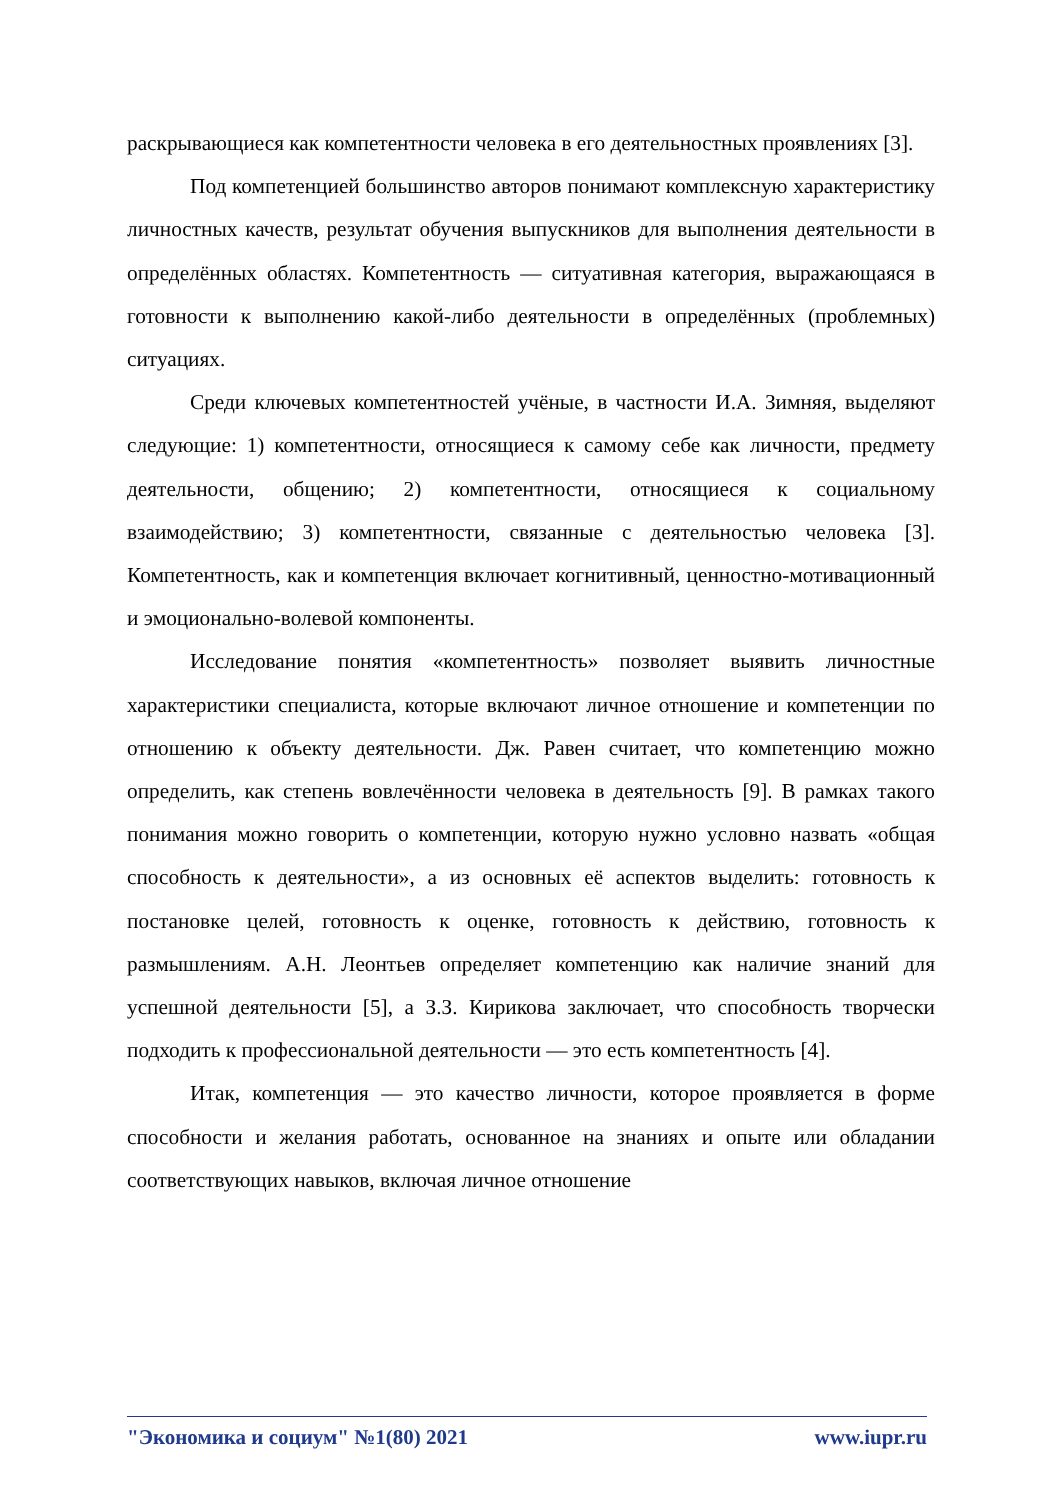раскрывающиеся как компетентности человека в его деятельностных проявлениях [3].
Под компетенцией большинство авторов понимают комплексную характеристику личностных качеств, результат обучения выпускников для выполнения деятельности в определённых областях. Компетентность — ситуативная категория, выражающаяся в готовности к выполнению какой-либо деятельности в определённых (проблемных) ситуациях.
Среди ключевых компетентностей учёные, в частности И.А. Зимняя, выделяют следующие: 1) компетентности, относящиеся к самому себе как личности, предмету деятельности, общению; 2) компетентности, относящиеся к социальному взаимодействию; 3) компетентности, связанные с деятельностью человека [3]. Компетентность, как и компетенция включает когнитивный, ценностно-мотивационный и эмоционально-волевой компоненты.
Исследование понятия «компетентность» позволяет выявить личностные характеристики специалиста, которые включают личное отношение и компетенции по отношению к объекту деятельности. Дж. Равен считает, что компетенцию можно определить, как степень вовлечённости человека в деятельность [9]. В рамках такого понимания можно говорить о компетенции, которую нужно условно назвать «общая способность к деятельности», а из основных её аспектов выделить: готовность к постановке целей, готовность к оценке, готовность к действию, готовность к размышлениям. А.Н. Леонтьев определяет компетенцию как наличие знаний для успешной деятельности [5], а З.З. Кирикова заключает, что способность творчески подходить к профессиональной деятельности — это есть компетентность [4].
Итак, компетенция — это качество личности, которое проявляется в форме способности и желания работать, основанное на знаниях и опыте или обладании соответствующих навыков, включая личное отношение
"Экономика и социум" №1(80) 2021 www.iupr.ru